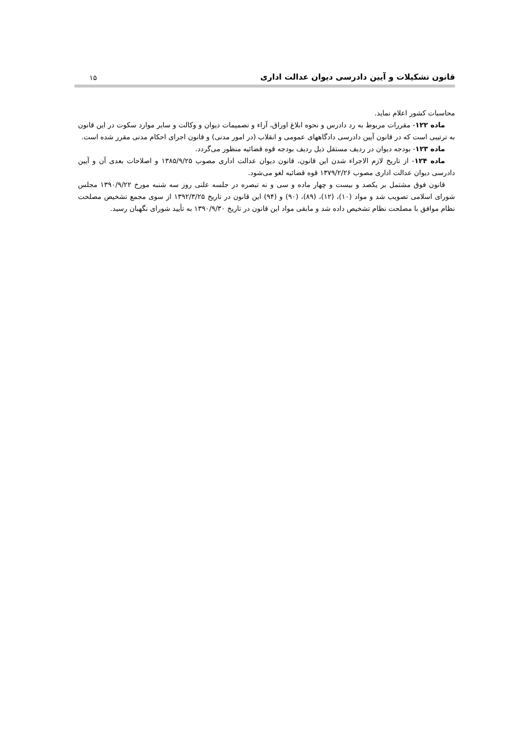قانون تشکیلات و آیین دادرسی دیوان عدالت اداری ۱۵
محاسبات کشور اعلام نماید.
ماده ۱۲۲- مقررات مربوط به رد دادرس و نحوه ابلاغ اوراق، آراء و تصمیمات دیوان و وکالت و سایر موارد سکوت در این قانون به ترتیبی است که در قانون آیین دادرسی دادگاههای عمومی و انقلاب (در امور مدنی) و قانون اجرای احکام مدنی مقرر شده است.
ماده ۱۲۳- بودجه دیوان در ردیف مستقل ذیل ردیف بودجه قوه قضائیه منظور می‌گردد.
ماده ۱۲۴- از تاریخ لازم الاجراء شدن این قانون، قانون دیوان عدالت اداری مصوب ۱۳۸۵/۹/۲۵ و اصلاحات بعدی آن و آیین دادرسی دیوان عدالت اداری مصوب ۱۳۷۹/۲/۲۶ قوه قضائیه لغو می‌شود.
قانون فوق مشتمل بر یکصد و بیست و چهار ماده و سی و نه تبصره در جلسه علنی روز سه شنبه مورخ ۱۳۹۰/۹/۲۲ مجلس شورای اسلامی تصویب شد و مواد (۱۰)، (۱۲)، (۸۹)، (۹۰) و (۹۴) این قانون در تاریخ ۱۳۹۲/۳/۲۵ از سوی مجمع تشخیص مصلحت نظام موافق با مصلحت نظام تشخیص داده شد و مابقی مواد این قانون در تاریخ ۱۳۹۰/۹/۳۰ به تأیید شورای نگهبان رسید.